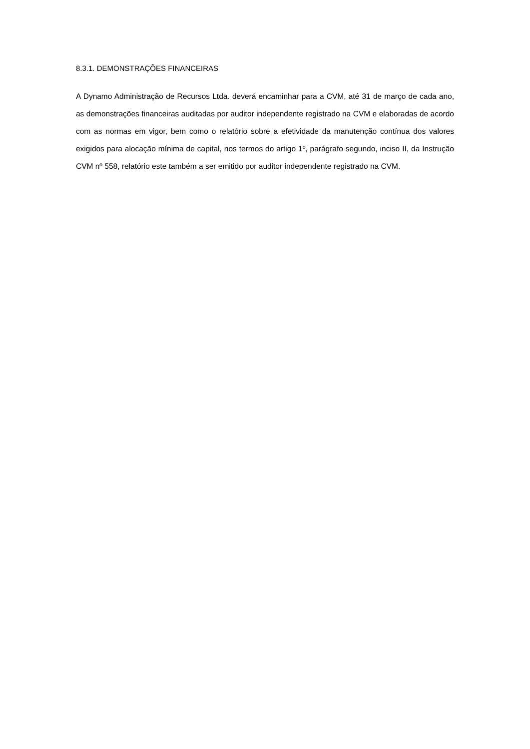8.3.1. DEMONSTRAÇÕES FINANCEIRAS
A Dynamo Administração de Recursos Ltda. deverá encaminhar para a CVM, até 31 de março de cada ano, as demonstrações financeiras auditadas por auditor independente registrado na CVM e elaboradas de acordo com as normas em vigor, bem como o relatório sobre a efetividade da manutenção contínua dos valores exigidos para alocação mínima de capital, nos termos do artigo 1º, parágrafo segundo, inciso II, da Instrução CVM nº 558, relatório este também a ser emitido por auditor independente registrado na CVM.